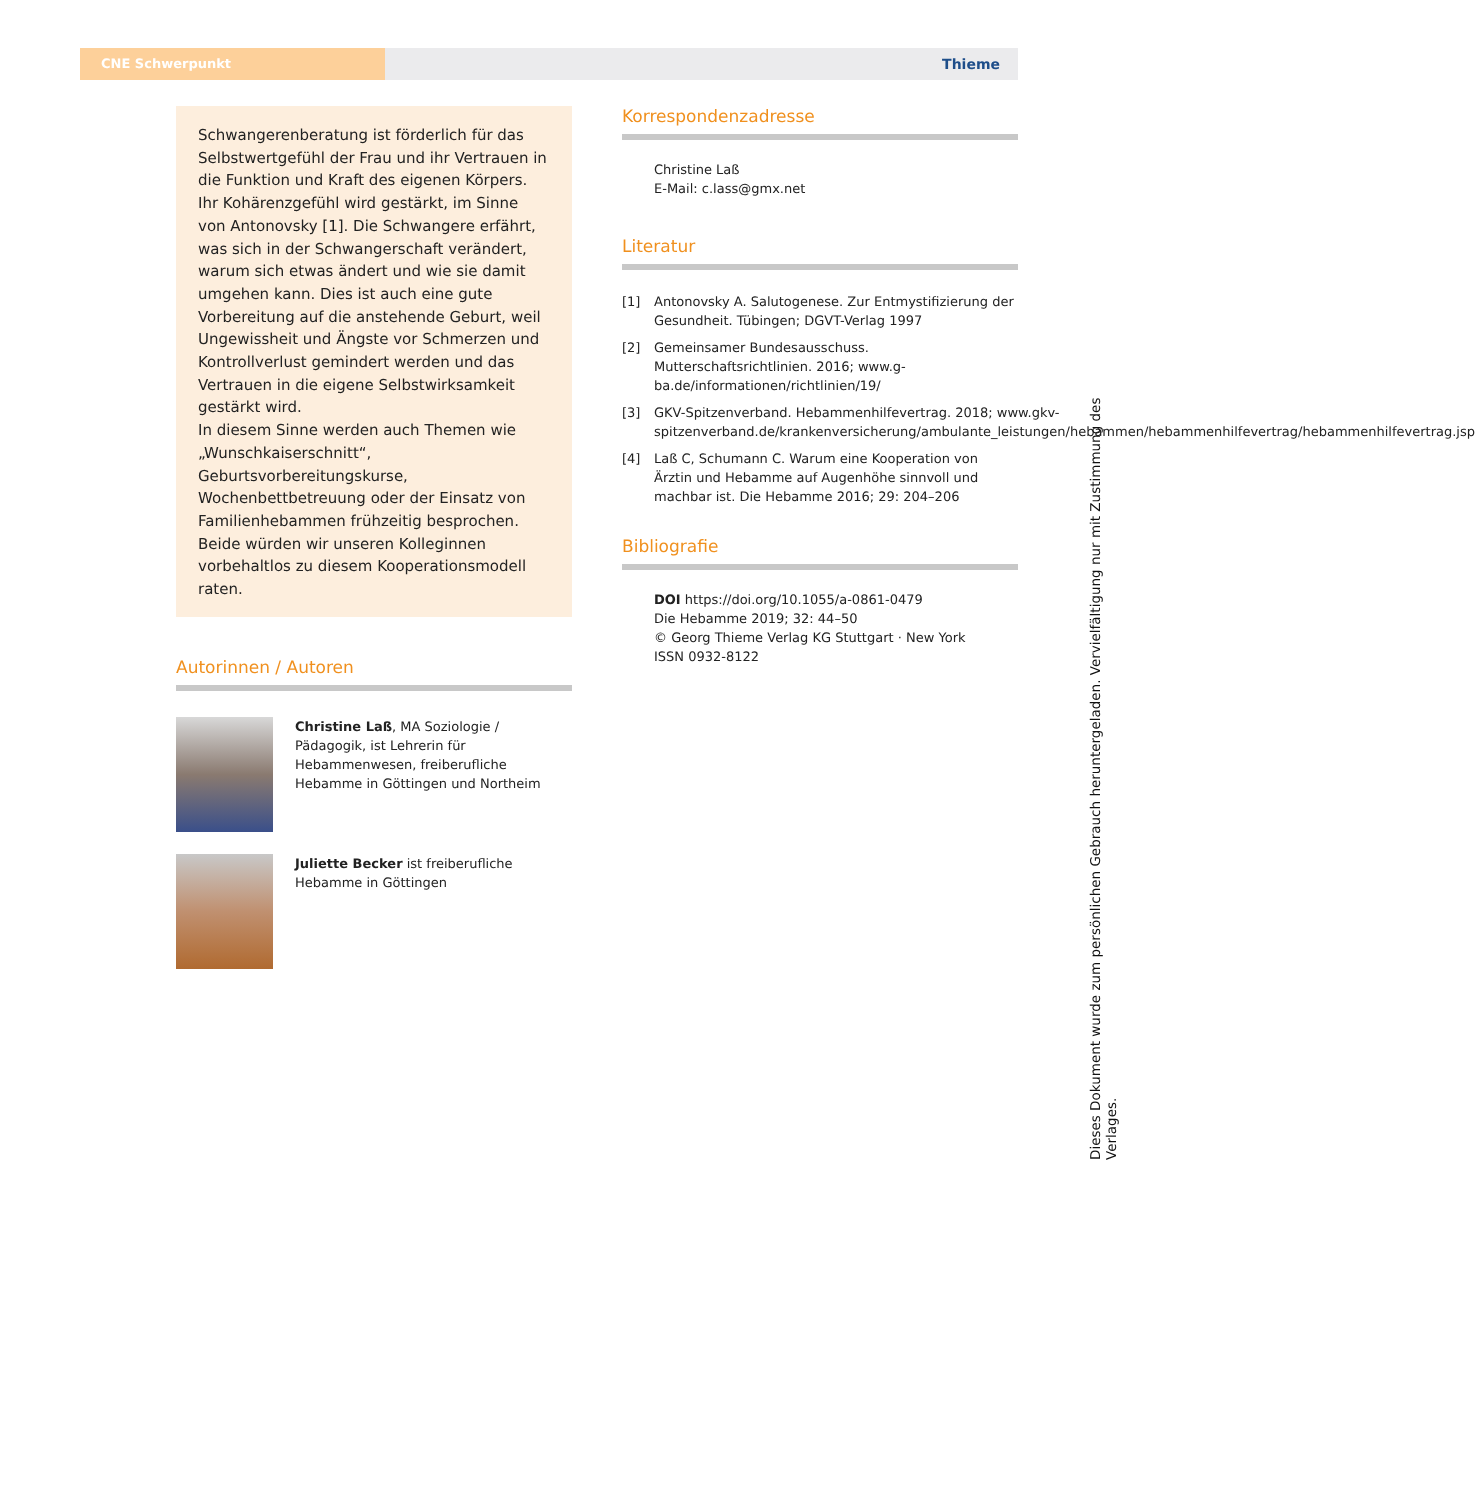CNE Schwerpunkt Thieme
Schwangerenberatung ist förderlich für das Selbstwertgefühl der Frau und ihr Vertrauen in die Funktion und Kraft des eigenen Körpers. Ihr Kohärenzgefühl wird gestärkt, im Sinne von Antonovsky [1]. Die Schwangere erfährt, was sich in der Schwangerschaft verändert, warum sich etwas ändert und wie sie damit umgehen kann. Dies ist auch eine gute Vorbereitung auf die anstehende Geburt, weil Ungewissheit und Ängste vor Schmerzen und Kontrollverlust gemindert werden und das Vertrauen in die eigene Selbstwirksamkeit gestärkt wird.
In diesem Sinne werden auch Themen wie „Wunschkaiserschnitt“, Geburtsvorbereitungskurse, Wochenbettbetreuung oder der Einsatz von Familienhebammen frühzeitig besprochen.
Beide würden wir unseren Kolleginnen vorbehaltlos zu diesem Kooperationsmodell raten.
Autorinnen / Autoren
Christine Laß, MA Soziologie / Pädagogik, ist Lehrerin für Hebammenwesen, freiberufliche Hebamme in Göttingen und Northeim
Juliette Becker ist freiberufliche Hebamme in Göttingen
Korrespondenzadresse
Christine Laß
E-Mail: c.lass@gmx.net
Literatur
[1] Antonovsky A. Salutogenese. Zur Entmystifizierung der Gesundheit. Tübingen; DGVT-Verlag 1997
[2] Gemeinsamer Bundesausschuss. Mutterschaftsrichtlinien. 2016; www.g-ba.de/informationen/richtlinien/19/
[3] GKV-Spitzenverband. Hebammenhilfevertrag. 2018; www.gkv-spitzenverband.de/krankenversicherung/ambulante_leistungen/hebammen/hebammenhilfevertrag/hebammenhilfevertrag.jsp
[4] Laß C, Schumann C. Warum eine Kooperation von Ärztin und Hebamme auf Augenhöhe sinnvoll und machbar ist. Die Hebamme 2016; 29: 204–206
Bibliografie
DOI https://doi.org/10.1055/a-0861-0479
Die Hebamme 2019; 32: 44–50
© Georg Thieme Verlag KG Stuttgart · New York
ISSN 0932-8122
Dieses Dokument wurde zum persönlichen Gebrauch heruntergeladen. Vervielfältigung nur mit Zustimmung des Verlages.